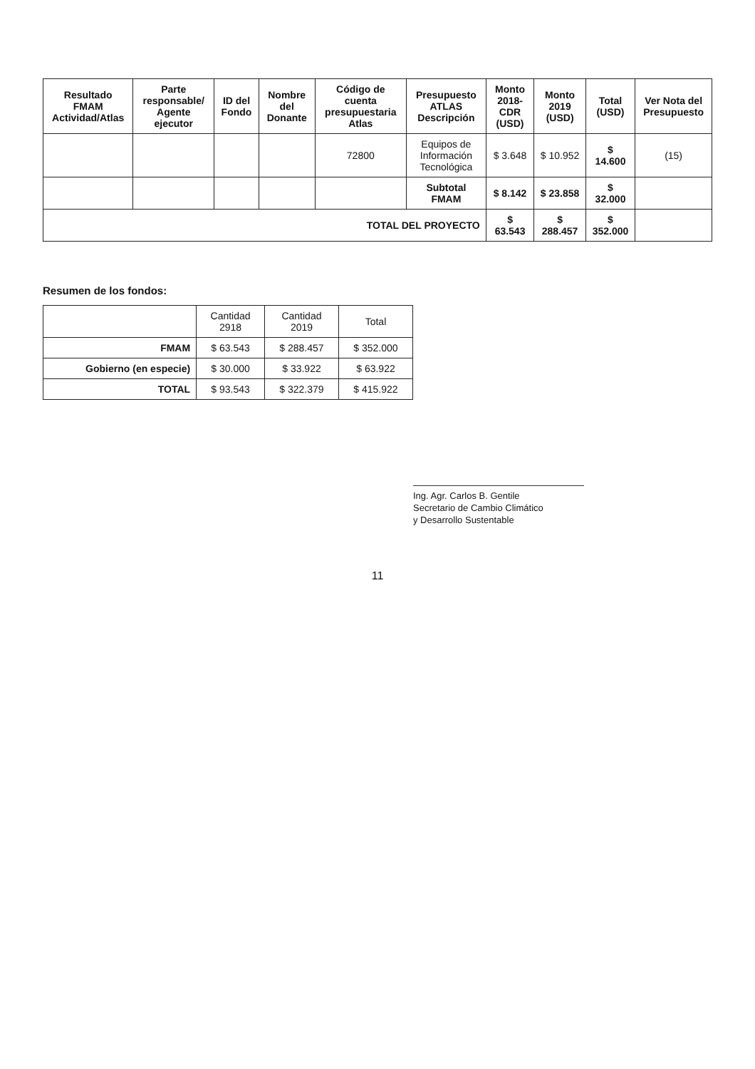| Resultado FMAM Actividad/Atlas | Parte responsable/ Agente ejecutor | ID del Fondo | Nombre del Donante | Código de cuenta presupuestaria Atlas | Presupuesto ATLAS Descripción | Monto 2018-CDR (USD) | Monto 2019 (USD) | Total (USD) | Ver Nota del Presupuesto |
| --- | --- | --- | --- | --- | --- | --- | --- | --- | --- |
| | | | | 72800 | Equipos de Información Tecnológica | $ 3.648 | $ 10.952 | $ 14.600 | (15) |
| | | | | | Subtotal FMAM | $ 8.142 | $ 23.858 | $ 32.000 | |
| TOTAL DEL PROYECTO | | | | | | $ 63.543 | $ 288.457 | $ 352.000 | |
Resumen de los fondos:
| | Cantidad 2918 | Cantidad 2019 | Total |
| FMAM | $ 63.543 | $ 288.457 | $ 352.000 |
| Gobierno (en especie) | $ 30.000 | $ 33.922 | $ 63.922 |
| TOTAL | $ 93.543 | $ 322.379 | $ 415.922 |
Ing. Agr. Carlos B. Gentile
Secretario de Cambio Climático
y Desarrollo Sustentable
11